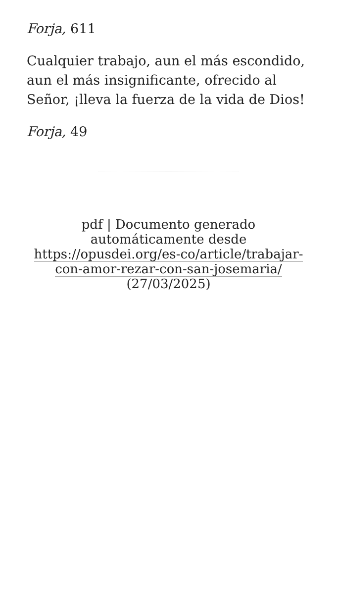Forja, 611
Cualquier trabajo, aun el más escondido, aun el más insignificante, ofrecido al Señor, ¡lleva la fuerza de la vida de Dios!
Forja, 49
pdf | Documento generado automáticamente desde https://opusdei.org/es-co/article/trabajar-con-amor-rezar-con-san-josemaria/ (27/03/2025)